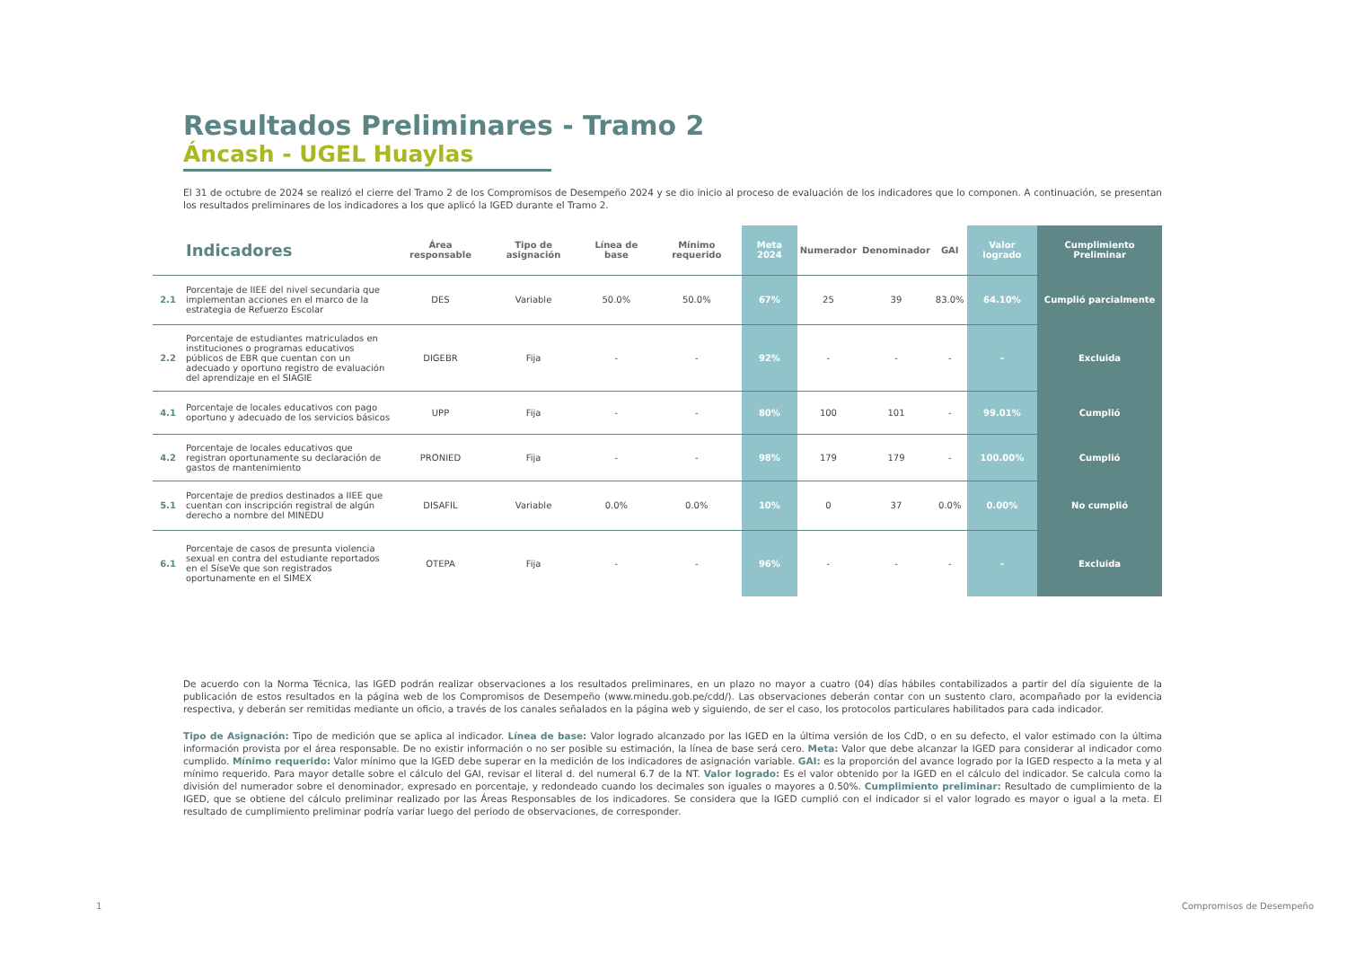Resultados Preliminares - Tramo 2
Áncash - UGEL Huaylas
El 31 de octubre de 2024 se realizó el cierre del Tramo 2 de los Compromisos de Desempeño 2024 y se dio inicio al proceso de evaluación de los indicadores que lo componen. A continuación, se presentan los resultados preliminares de los indicadores a los que aplicó la IGED durante el Tramo 2.
| | Indicadores | Área responsable | Tipo de asignación | Línea de base | Mínimo requerido | Meta 2024 | Numerador | Denominador | GAI | Valor logrado | Cumplimiento Preliminar |
| --- | --- | --- | --- | --- | --- | --- | --- | --- | --- | --- | --- |
| 2.1 | Porcentaje de IIEE del nivel secundaria que implementan acciones en el marco de la estrategia de Refuerzo Escolar | DES | Variable | 50.0% | 50.0% | 67% | 25 | 39 | 83.0% | 64.10% | Cumplió parcialmente |
| 2.2 | Porcentaje de estudiantes matriculados en instituciones o programas educativos públicos de EBR que cuentan con un adecuado y oportuno registro de evaluación del aprendizaje en el SIAGIE | DIGEBR | Fija | - | - | 92% | - | - | - | - | Excluida |
| 4.1 | Porcentaje de locales educativos con pago oportuno y adecuado de los servicios básicos | UPP | Fija | - | - | 80% | 100 | 101 | - | 99.01% | Cumplió |
| 4.2 | Porcentaje de locales educativos que registran oportunamente su declaración de gastos de mantenimiento | PRONIED | Fija | - | - | 98% | 179 | 179 | - | 100.00% | Cumplió |
| 5.1 | Porcentaje de predios destinados a IIEE que cuentan con inscripción registral de algún derecho a nombre del MINEDU | DISAFIL | Variable | 0.0% | 0.0% | 10% | 0 | 37 | 0.0% | 0.00% | No cumplió |
| 6.1 | Porcentaje de casos de presunta violencia sexual en contra del estudiante reportados en el SíseVe que son registrados oportunamente en el SIMEX | OTEPA | Fija | - | - | 96% | - | - | - | - | Excluida |
De acuerdo con la Norma Técnica, las IGED podrán realizar observaciones a los resultados preliminares, en un plazo no mayor a cuatro (04) días hábiles contabilizados a partir del día siguiente de la publicación de estos resultados en la página web de los Compromisos de Desempeño (www.minedu.gob.pe/cdd/). Las observaciones deberán contar con un sustento claro, acompañado por la evidencia respectiva, y deberán ser remitidas mediante un oficio, a través de los canales señalados en la página web y siguiendo, de ser el caso, los protocolos particulares habilitados para cada indicador.
Tipo de Asignación: Tipo de medición que se aplica al indicador. Línea de base: Valor logrado alcanzado por las IGED en la última versión de los CdD, o en su defecto, el valor estimado con la última información provista por el área responsable. De no existir información o no ser posible su estimación, la línea de base será cero. Meta: Valor que debe alcanzar la IGED para considerar al indicador como cumplido. Mínimo requerido: Valor mínimo que la IGED debe superar en la medición de los indicadores de asignación variable. GAI: es la proporción del avance logrado por la IGED respecto a la meta y al mínimo requerido. Para mayor detalle sobre el cálculo del GAI, revisar el literal d. del numeral 6.7 de la NT. Valor logrado: Es el valor obtenido por la IGED en el cálculo del indicador. Se calcula como la división del numerador sobre el denominador, expresado en porcentaje, y redondeado cuando los decimales son iguales o mayores a 0.50%. Cumplimiento preliminar: Resultado de cumplimiento de la IGED, que se obtiene del cálculo preliminar realizado por las Áreas Responsables de los indicadores. Se considera que la IGED cumplió con el indicador si el valor logrado es mayor o igual a la meta. El resultado de cumplimiento preliminar podría variar luego del periodo de observaciones, de corresponder.
1 Compromisos de Desempeño